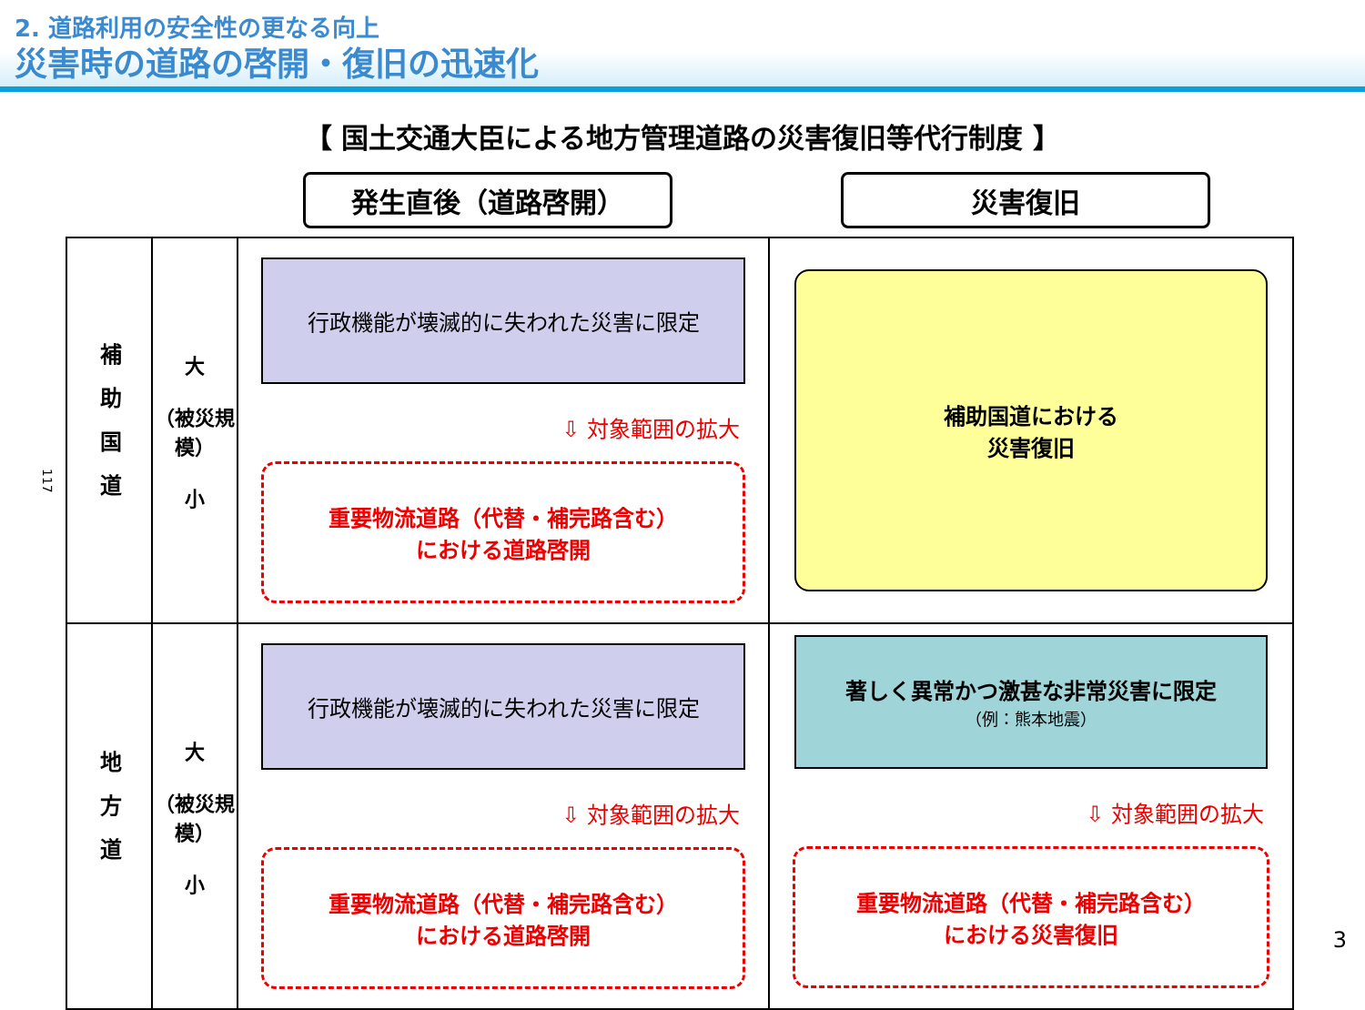2. 道路利用の安全性の更なる向上
災害時の道路の啓開・復旧の迅速化
【 国土交通大臣による地方管理道路の災害復旧等代行制度 】
発生直後（道路啓開） 災害復旧
117
| 補助国道 | 大 （被災規模） 小 | 行政機能が壊滅的に失われた災害に限定 ⇩ 対象範囲の拡大 重要物流道路（代替・補完路含む） における道路啓開 | 補助国道における 災害復旧 |
| 地方道 | 大 （被災規模） 小 | 行政機能が壊滅的に失われた災害に限定 ⇩ 対象範囲の拡大 重要物流道路（代替・補完路含む） における道路啓開 | 著しく異常かつ激甚な非常災害に限定 （例：熊本地震） ⇩ 対象範囲の拡大 重要物流道路（代替・補完路含む） における災害復旧 |
3